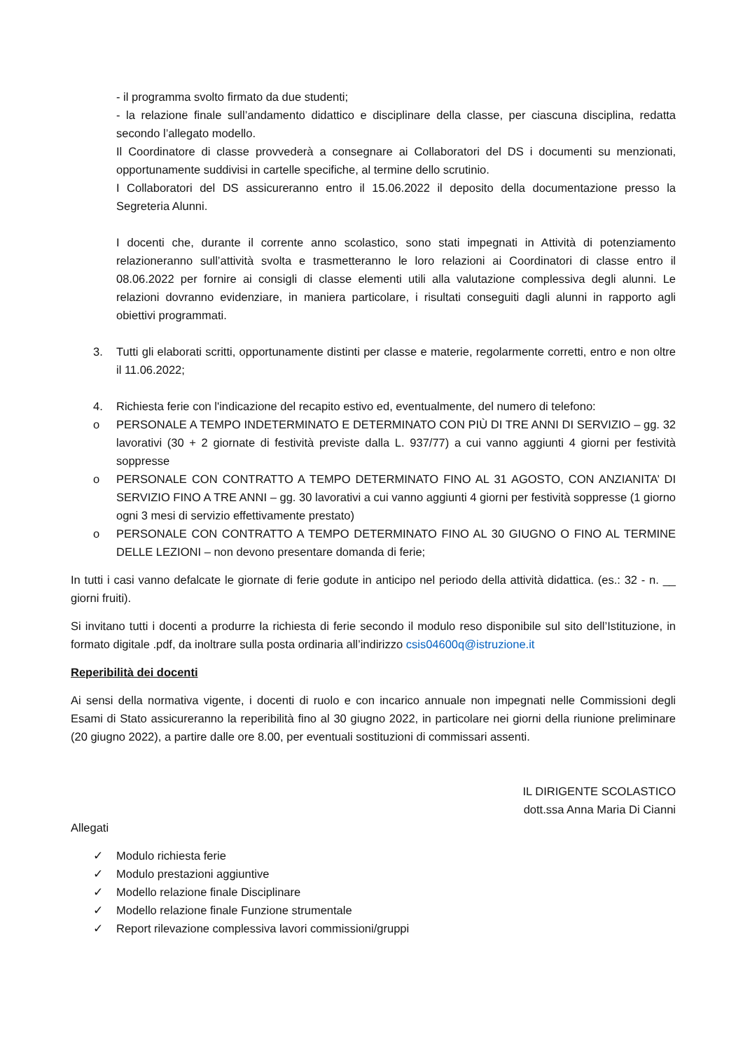- il programma svolto firmato da due studenti;
- la relazione finale sull’andamento didattico e disciplinare della classe, per ciascuna disciplina, redatta secondo l’allegato modello.
Il Coordinatore di classe provvederà a consegnare ai Collaboratori del DS i documenti su menzionati, opportunamente suddivisi in cartelle specifiche, al termine dello scrutinio.
I Collaboratori del DS assicureranno entro il 15.06.2022 il deposito della documentazione presso la Segreteria Alunni.
I docenti che, durante il corrente anno scolastico, sono stati impegnati in Attività di potenziamento relazioneranno sull’attività svolta e trasmetteranno le loro relazioni ai Coordinatori di classe entro il 08.06.2022 per fornire ai consigli di classe elementi utili alla valutazione complessiva degli alunni. Le relazioni dovranno evidenziare, in maniera particolare, i risultati conseguiti dagli alunni in rapporto agli obiettivi programmati.
3. Tutti gli elaborati scritti, opportunamente distinti per classe e materie, regolarmente corretti, entro e non oltre il 11.06.2022;
4. Richiesta ferie con l'indicazione del recapito estivo ed, eventualmente, del numero di telefono:
o PERSONALE A TEMPO INDETERMINATO E DETERMINATO CON PIÙ DI TRE ANNI DI SERVIZIO – gg. 32 lavorativi (30 + 2 giornate di festività previste dalla L. 937/77) a cui vanno aggiunti 4 giorni per festività soppresse
o PERSONALE CON CONTRATTO A TEMPO DETERMINATO FINO AL 31 AGOSTO, CON ANZIANITA’ DI SERVIZIO FINO A TRE ANNI – gg. 30 lavorativi a cui vanno aggiunti 4 giorni per festività soppresse (1 giorno ogni 3 mesi di servizio effettivamente prestato)
o PERSONALE CON CONTRATTO A TEMPO DETERMINATO FINO AL 30 GIUGNO O FINO AL TERMINE DELLE LEZIONI – non devono presentare domanda di ferie;
In tutti i casi vanno defalcate le giornate di ferie godute in anticipo nel periodo della attività didattica. (es.: 32 - n. __ giorni fruiti).
Si invitano tutti i docenti a produrre la richiesta di ferie secondo il modulo reso disponibile sul sito dell’Istituzione, in formato digitale .pdf, da inoltrare sulla posta ordinaria all’indirizzo csis04600q@istruzione.it
Reperibilità dei docenti
Ai sensi della normativa vigente, i docenti di ruolo e con incarico annuale non impegnati nelle Commissioni degli Esami di Stato assicureranno la reperibilità fino al 30 giugno 2022, in particolare nei giorni della riunione preliminare (20 giugno 2022), a partire dalle ore 8.00, per eventuali sostituzioni di commissari assenti.
IL DIRIGENTE SCOLASTICO
dott.ssa Anna Maria Di Cianni
Allegati
✓ Modulo richiesta ferie
✓ Modulo prestazioni aggiuntive
✓ Modello relazione finale Disciplinare
✓ Modello relazione finale Funzione strumentale
✓ Report rilevazione complessiva lavori commissioni/gruppi